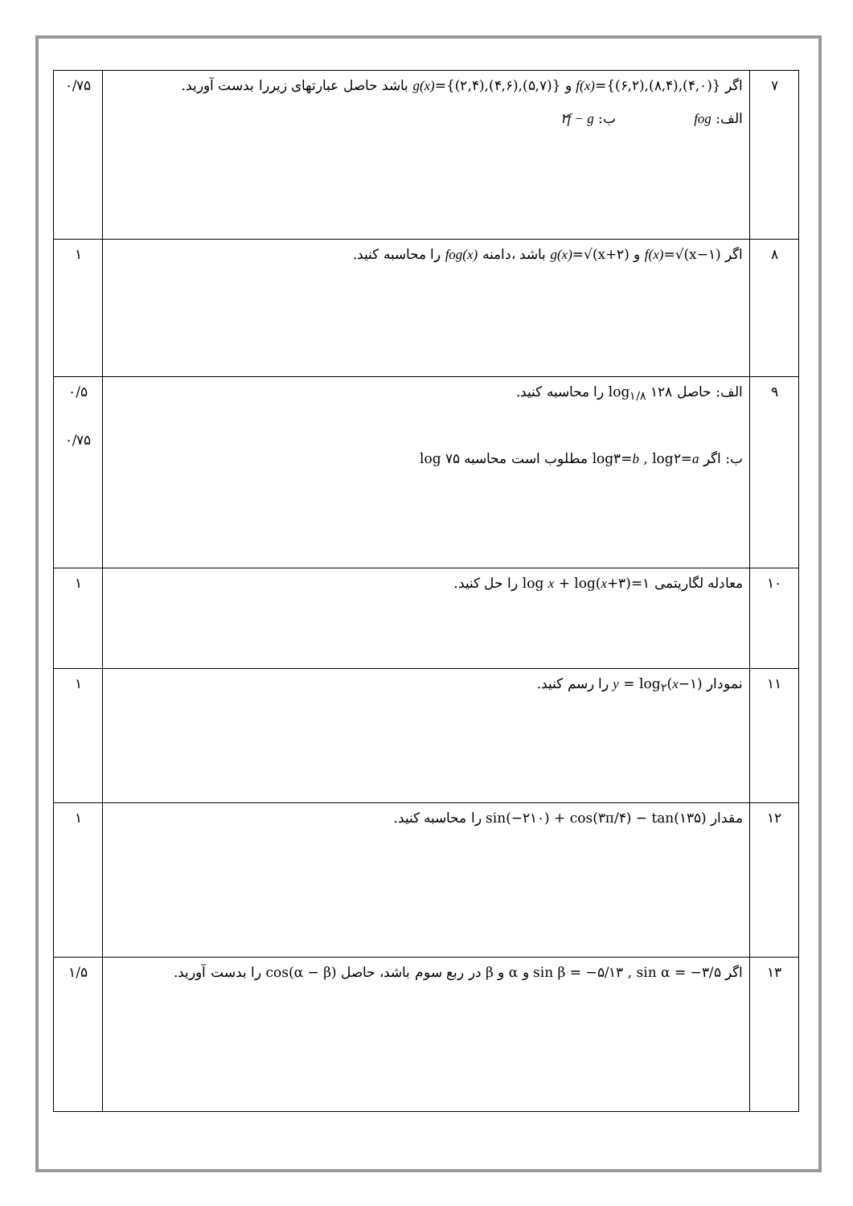| ۷ | اگر f(x) ={(۶,۲),(۸,۴),(۴,۰)} و g(x) ={(۲,۴),(۴,۶),(۵,۷)} باشد حاصل عبارتهای زیررا بدست آورید. الف: fog ب: ۲f − g | ۰/۷۵ |
| ۸ | اگر f(x) =√(x−۱) و g(x) =√(x+۲) باشد ،دامنه fog(x) را محاسبه کنید. | ۱ |
| ۹ | الف: حاصل log<sub>۱/۸</sub> ۱۲۸ را محاسبه کنید. ب: اگر log۳= b , log۲= a مطلوب است محاسبه log ۷۵ | ۰/۵ ۰/۷۵ |
| ۱۰ | معادله لگاریتمی log x + log( x +۳)=۱ را حل کنید. | ۱ |
| ۱۱ | نمودار y = log<sub>۲</sub>( x −۱) را رسم کنید. | ۱ |
| ۱۲ | مقدار sin(−۲۱۰) + cos(۳π/۴) − tan(۱۳۵) را محاسبه کنید. | ۱ |
| ۱۳ | اگر sin β = −۵/۱۳ , sin α = −۳/۵ و α و β در ربع سوم باشد، حاصل cos(α − β) را بدست آورید. | ۱/۵ |